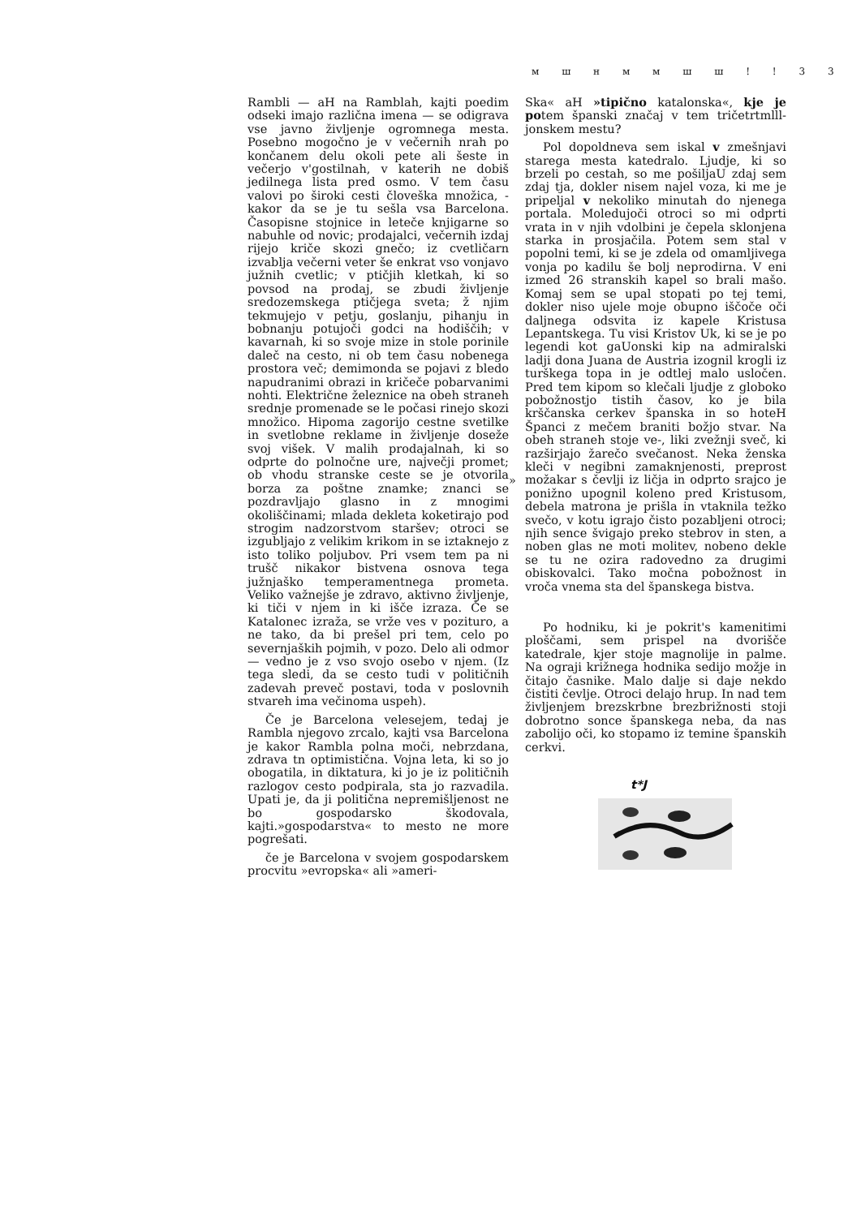м ш н м м ш ш ! ! 3 3
Rambli — aH na Ramblah, kajti poedim odseki imajo različna imena — se odigrava vse javno življenje ogromnega mesta. Posebno mogočno je v večernih nrah po končanem delu okoli pete ali šeste in večerjo v'gostilnah, v katerih ne dobiš jedilnega lista pred osmo. V tem času valovi po široki cesti človeška množica, -kakor da se je tu sešla vsa Barcelona. Časopisne stojnice in leteče knjigarne so nabuhle od novic; prodajalci, večernih izdaj rijejo kriče skozi gnečo; iz cvetličarn izvablja večerni veter še enkrat vso vonjavo južnih cvetlic; v ptičjih kletkah, ki so povsod na prodaj, se zbudi življenje sredozemskega ptičjega sveta; ž njim tekmujejo v petju, goslanju, pihanju in bobnanju potujoči godci na hodiščih; v kavarnah, ki so svoje mize in stole porinile daleč na cesto, ni ob tem času nobenega prostora več; demimonda se pojavi z bledo napudranimi obrazi in kričeče pobarvanimi nohti. Električne železnice na obeh straneh srednje promenade se le počasi rinejo skozi množico. Hipoma zagorijo cestne svetilke in svetlobne reklame in življenje doseže svoj višek. V malih prodajalnah, ki so odprte do polnočne ure, največji promet; ob vhodu stranske ceste se je otvorila borza za poštne znamke; znanci se pozdravljajo glasno in z mnogimi okoliščinami; mlada dekleta koketirajo pod strogim nadzorstvom staršev; otroci se izgubljajo z velikim krikom in se iztaknejo z isto toliko poljubov. Pri vsem tem pa ni trušč nikakor bistvena osnova tega južnjaško temperamentnega prometa. Veliko važnejše je zdravo, aktivno življenje, ki tiči v njem in ki išče izraza. Če se Katalonec izraža, se vrže ves v pozituro, a ne tako, da bi prešel pri tem, celo po severnjaških pojmih, v pozo. Delo ali odmor — vedno je z vso svojo osebo v njem. (Iz tega sledi, da se cesto tudi v političnih zadevah preveč postavi, toda v poslovnih stvareh ima večinoma uspeh).
Če je Barcelona velesejem, tedaj je Rambla njegovo zrcalo, kajti vsa Barcelona je kakor Rambla polna moči, nebrzdana, zdrava tn optimistična. Vojna leta, ki so jo obogatila, in diktatura, ki jo je iz političnih razlogov cesto podpirala, sta jo razvadila. Upati je, da ji politična nepremišljenost ne bo gospodarsko škodovala, kajti.»gospodarstva« to mesto ne more pogrešati.
če je Barcelona v svojem gospodarskem procvitu »evropska« ali »ameri-
»
Ska« aH »tipično katalonska«, kje je potem španski značaj v tem tričetrtmlll-jonskem mestu?
Pol dopoldneva sem iskal v zmešnjavi starega mesta katedralo. Ljudje, ki so brzeli po cestah, so me pošiljaU zdaj sem zdaj tja, dokler nisem najel voza, ki me je pripeljal v nekoliko minutah do njenega portala. Moledujoči otroci so mi odprti vrata in v njih vdolbini je čepela sklonjena starka in prosjačila. Potem sem stal v popolni temi, ki se je zdela od omamljivega vonja po kadilu še bolj neprodirna. V eni izmed 26 stranskih kapel so brali mašo. Komaj sem se upal stopati po tej temi, dokler niso ujele moje obupno iščoče oči daljnega odsvita iz kapele Kristusa Lepantskega. Tu visi Kristov Uk, ki se je po legendi kot gaUonski kip na admiralski ladji dona Juana de Austria izognil krogli iz turškega topa in je odtlej malo usločen. Pred tem kipom so klečali ljudje z globoko pobožnostjo tistih časov, ko je bila krščanska cerkev španska in so hoteH Španci z mečem braniti božjo stvar. Na obeh straneh stoje ve-, liki zvežnji sveč, ki razširjajo žarečo svečanost. Neka ženska kleči v negibni zamaknjenosti, preprost možakar s čevlji iz ličja in odprto srajco je ponižno upognil koleno pred Kristusom, debela matrona je prišla in vtaknila težko svečo, v kotu igrajo čisto pozabljeni otroci; njih sence švigajo preko stebrov in sten, a noben glas ne moti molitev, nobeno dekle se tu ne ozira radovedno za drugimi obiskovalci. Tako močna pobožnost in vroča vnema sta del španskega bistva.
Po hodniku, ki je pokrit's kamenitimi ploščami, sem prispel na dvorišče katedrale, kjer stoje magnolije in palme. Na ograji križnega hodnika sedijo možje in čitajo časnike. Malo dalje si daje nekdo čistiti čevlje. Otroci delajo hrup. In nad tem življenjem brezskrbne brezbrižnosti stoji dobrotno sonce španskega neba, da nas zabolijo oči, ko stopamo iz temine španskih cerkvi.
t*J